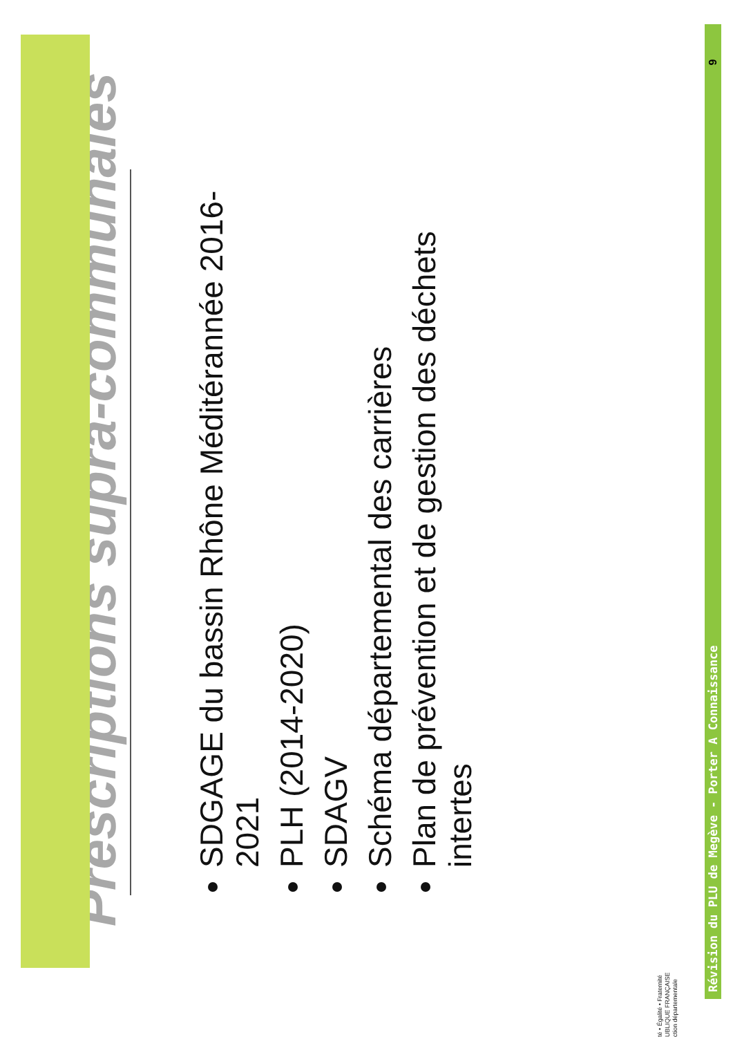Prescriptions supra-communales
SDGAGE du bassin Rhône Méditérannée 2016-2021
PLH (2014-2020)
SDAGV
Schéma départemental des carrières
Plan de prévention et de gestion des déchets intertes
Révision du PLU de Megève - Porter A Connaissance 9
té • Égalité • Fraternité
UBLIQUE FRANÇAISE
ction départementale